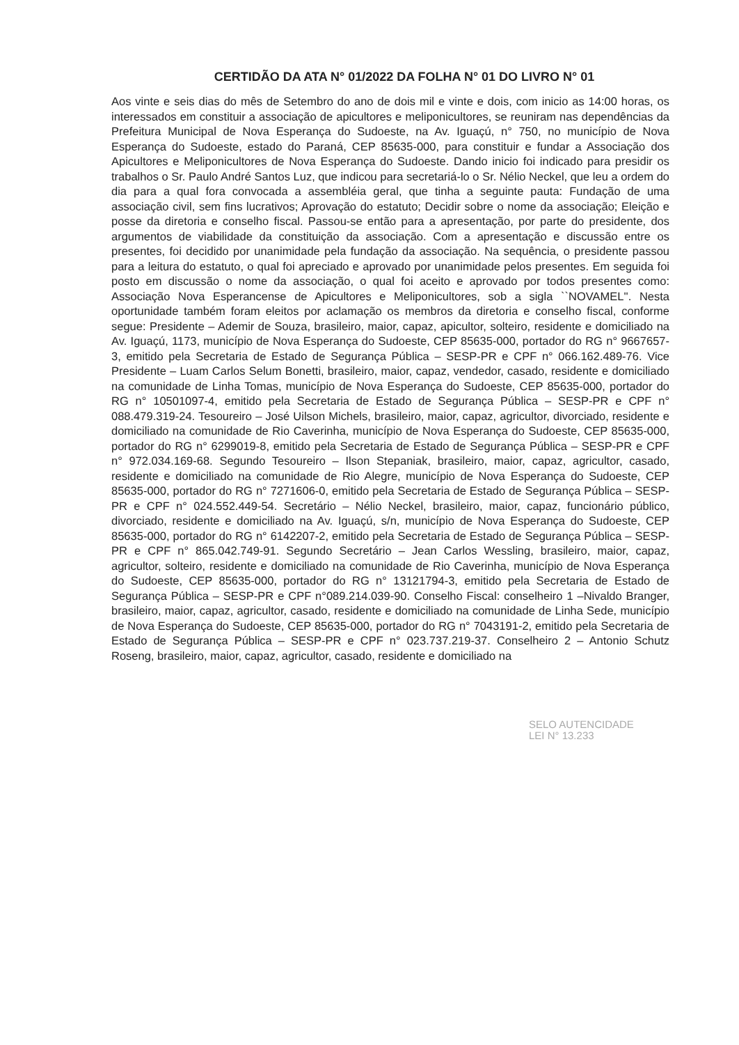CERTIDÃO DA ATA N° 01/2022 DA FOLHA N° 01 DO LIVRO N° 01
Aos vinte e seis dias do mês de Setembro do ano de dois mil e vinte e dois, com inicio as 14:00 horas, os interessados em constituir a associação de apicultores e meliponicultores, se reuniram nas dependências da Prefeitura Municipal de Nova Esperança do Sudoeste, na Av. Iguaçú, n° 750, no município de Nova Esperança do Sudoeste, estado do Paraná, CEP 85635-000, para constituir e fundar a Associação dos Apicultores e Meliponicultores de Nova Esperança do Sudoeste. Dando inicio foi indicado para presidir os trabalhos o Sr. Paulo André Santos Luz, que indicou para secretariá-lo o Sr. Nélio Neckel, que leu a ordem do dia para a qual fora convocada a assembléia geral, que tinha a seguinte pauta: Fundação de uma associação civil, sem fins lucrativos; Aprovação do estatuto; Decidir sobre o nome da associação; Eleição e posse da diretoria e conselho fiscal. Passou-se então para a apresentação, por parte do presidente, dos argumentos de viabilidade da constituição da associação. Com a apresentação e discussão entre os presentes, foi decidido por unanimidade pela fundação da associação. Na sequência, o presidente passou para a leitura do estatuto, o qual foi apreciado e aprovado por unanimidade pelos presentes. Em seguida foi posto em discussão o nome da associação, o qual foi aceito e aprovado por todos presentes como: Associação Nova Esperancense de Apicultores e Meliponicultores, sob a sigla ``NOVAMEL''. Nesta oportunidade também foram eleitos por aclamação os membros da diretoria e conselho fiscal, conforme segue: Presidente – Ademir de Souza, brasileiro, maior, capaz, apicultor, solteiro, residente e domiciliado na Av. Iguaçú, 1173, município de Nova Esperança do Sudoeste, CEP 85635-000, portador do RG n° 9667657-3, emitido pela Secretaria de Estado de Segurança Pública – SESP-PR e CPF n° 066.162.489-76. Vice Presidente – Luam Carlos Selum Bonetti, brasileiro, maior, capaz, vendedor, casado, residente e domiciliado na comunidade de Linha Tomas, município de Nova Esperança do Sudoeste, CEP 85635-000, portador do RG n° 10501097-4, emitido pela Secretaria de Estado de Segurança Pública – SESP-PR e CPF n° 088.479.319-24. Tesoureiro – José Uilson Michels, brasileiro, maior, capaz, agricultor, divorciado, residente e domiciliado na comunidade de Rio Caverinha, município de Nova Esperança do Sudoeste, CEP 85635-000, portador do RG n° 6299019-8, emitido pela Secretaria de Estado de Segurança Pública – SESP-PR e CPF n° 972.034.169-68. Segundo Tesoureiro – Ilson Stepaniak, brasileiro, maior, capaz, agricultor, casado, residente e domiciliado na comunidade de Rio Alegre, município de Nova Esperança do Sudoeste, CEP 85635-000, portador do RG n° 7271606-0, emitido pela Secretaria de Estado de Segurança Pública – SESP-PR e CPF n° 024.552.449-54. Secretário – Nélio Neckel, brasileiro, maior, capaz, funcionário público, divorciado, residente e domiciliado na Av. Iguaçú, s/n, município de Nova Esperança do Sudoeste, CEP 85635-000, portador do RG n° 6142207-2, emitido pela Secretaria de Estado de Segurança Pública – SESP-PR e CPF n° 865.042.749-91. Segundo Secretário – Jean Carlos Wessling, brasileiro, maior, capaz, agricultor, solteiro, residente e domiciliado na comunidade de Rio Caverinha, município de Nova Esperança do Sudoeste, CEP 85635-000, portador do RG n° 13121794-3, emitido pela Secretaria de Estado de Segurança Pública – SESP-PR e CPF n°089.214.039-90. Conselho Fiscal: conselheiro 1 –Nivaldo Branger, brasileiro, maior, capaz, agricultor, casado, residente e domiciliado na comunidade de Linha Sede, município de Nova Esperança do Sudoeste, CEP 85635-000, portador do RG n° 7043191-2, emitido pela Secretaria de Estado de Segurança Pública – SESP-PR e CPF n° 023.737.219-37. Conselheiro 2 – Antonio Schutz Roseng, brasileiro, maior, capaz, agricultor, casado, residente e domiciliado na
SELO AUTENCIDADE
LEI N° 13.233